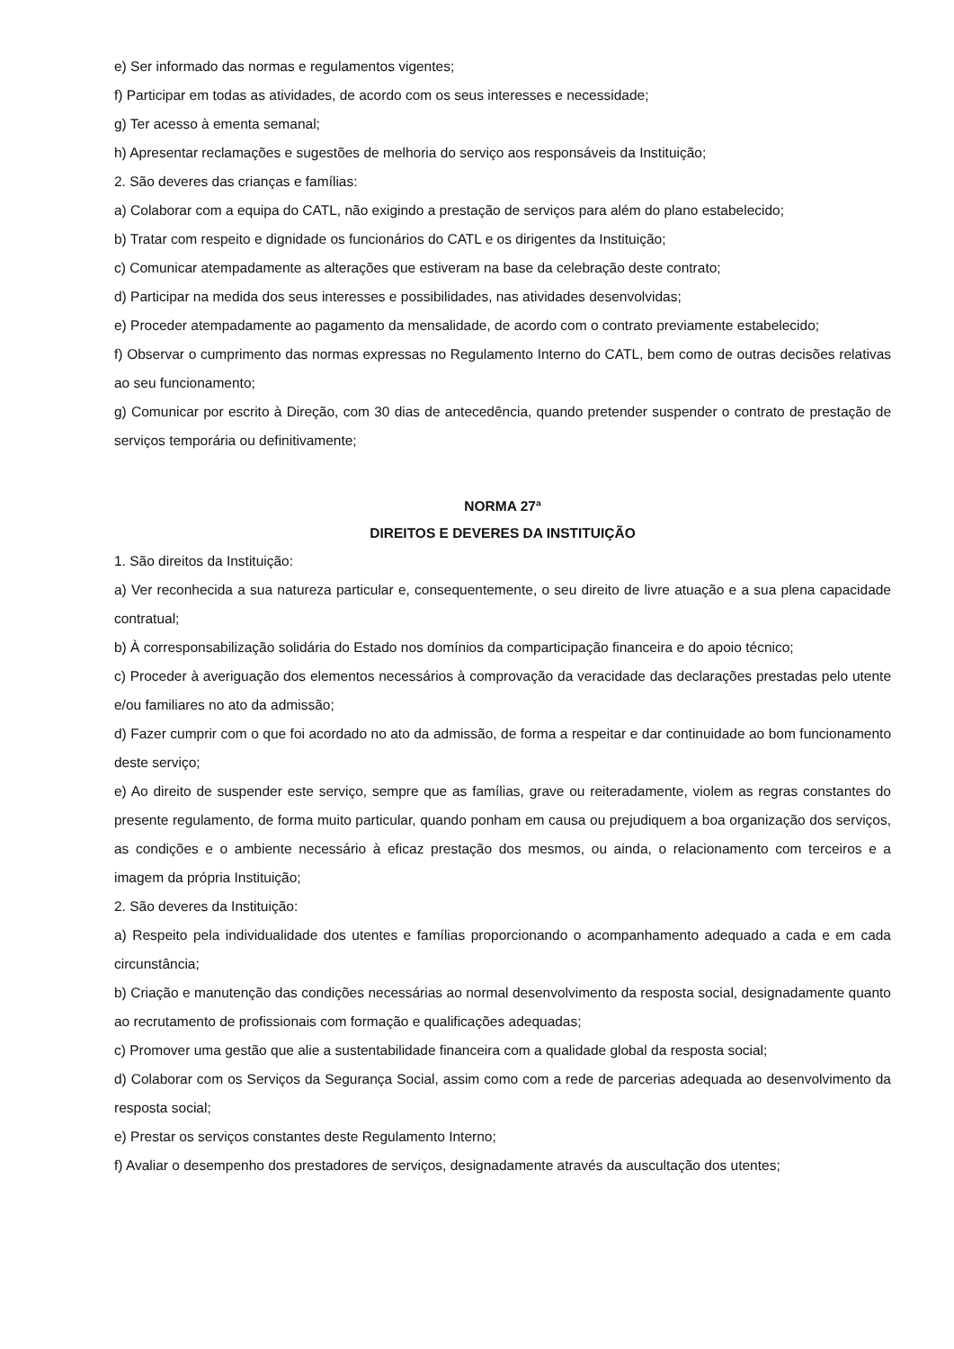e) Ser informado das normas e regulamentos vigentes;
f) Participar em todas as atividades, de acordo com os seus interesses e necessidade;
g) Ter acesso à ementa semanal;
h) Apresentar reclamações e sugestões de melhoria do serviço aos responsáveis da Instituição;
2. São deveres das crianças e famílias:
a) Colaborar com a equipa do CATL, não exigindo a prestação de serviços para além do plano estabelecido;
b) Tratar com respeito e dignidade os funcionários do CATL e os dirigentes da Instituição;
c) Comunicar atempadamente as alterações que estiveram na base da celebração deste contrato;
d) Participar na medida dos seus interesses e possibilidades, nas atividades desenvolvidas;
e) Proceder atempadamente ao pagamento da mensalidade, de acordo com o contrato previamente estabelecido;
f) Observar o cumprimento das normas expressas no Regulamento Interno do CATL, bem como de outras decisões relativas ao seu funcionamento;
g) Comunicar por escrito à Direção, com 30 dias de antecedência, quando pretender suspender o contrato de prestação de serviços temporária ou definitivamente;
NORMA 27ª
DIREITOS E DEVERES DA INSTITUIÇÃO
1. São direitos da Instituição:
a) Ver reconhecida a sua natureza particular e, consequentemente, o seu direito de livre atuação e a sua plena capacidade contratual;
b) À corresponsabilização solidária do Estado nos domínios da comparticipação financeira e do apoio técnico;
c) Proceder à averiguação dos elementos necessários à comprovação da veracidade das declarações prestadas pelo utente e/ou familiares no ato da admissão;
d) Fazer cumprir com o que foi acordado no ato da admissão, de forma a respeitar e dar continuidade ao bom funcionamento deste serviço;
e) Ao direito de suspender este serviço, sempre que as famílias, grave ou reiteradamente, violem as regras constantes do presente regulamento, de forma muito particular, quando ponham em causa ou prejudiquem a boa organização dos serviços, as condições e o ambiente necessário à eficaz prestação dos mesmos, ou ainda, o relacionamento com terceiros e a imagem da própria Instituição;
2. São deveres da Instituição:
a) Respeito pela individualidade dos utentes e famílias proporcionando o acompanhamento adequado a cada e em cada circunstância;
b) Criação e manutenção das condições necessárias ao normal desenvolvimento da resposta social, designadamente quanto ao recrutamento de profissionais com formação e qualificações adequadas;
c) Promover uma gestão que alie a sustentabilidade financeira com a qualidade global da resposta social;
d) Colaborar com os Serviços da Segurança Social, assim como com a rede de parcerias adequada ao desenvolvimento da resposta social;
e) Prestar os serviços constantes deste Regulamento Interno;
f) Avaliar o desempenho dos prestadores de serviços, designadamente através da auscultação dos utentes;